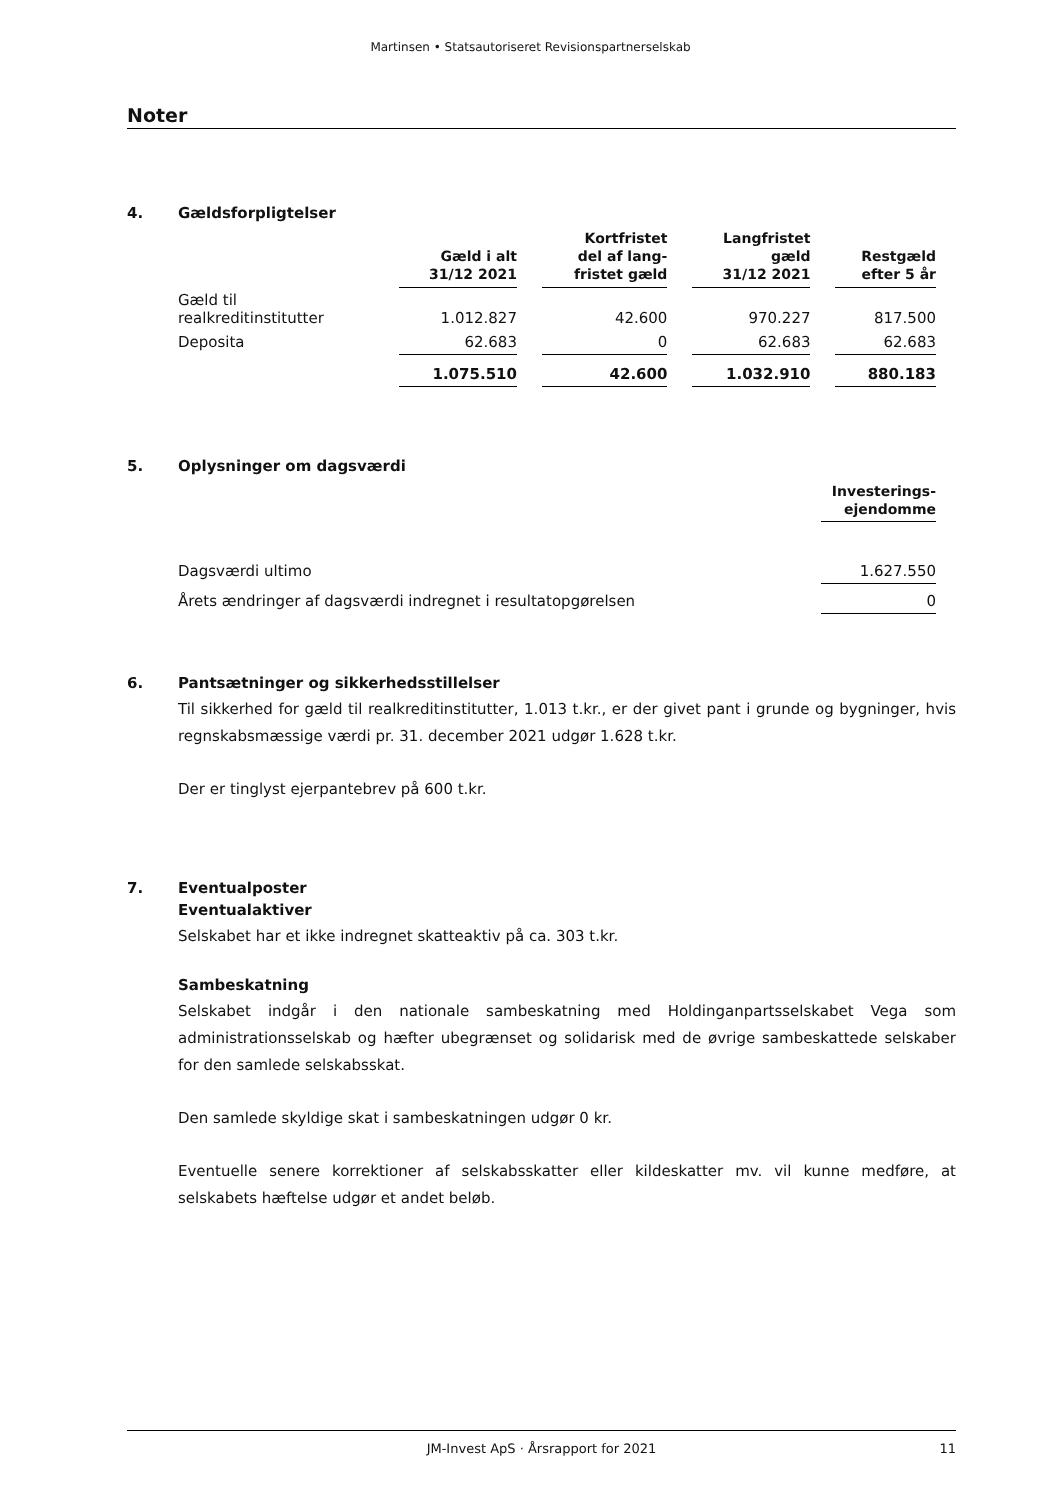Martinsen • Statsautoriseret Revisionspartnerselskab
Noter
4. Gældsforpligtelser
| | Gæld i alt 31/12 2021 | Kortfristet del af lang- fristet gæld | Langfristet gæld 31/12 2021 | Restgæld efter 5 år |
| --- | --- | --- | --- | --- |
| Gæld til realkreditinstitutter | 1.012.827 | 42.600 | 970.227 | 817.500 |
| Deposita | 62.683 | 0 | 62.683 | 62.683 |
| | 1.075.510 | 42.600 | 1.032.910 | 880.183 |
5. Oplysninger om dagsværdi
| | Investerings- ejendomme |
| --- | --- |
| Dagsværdi ultimo | 1.627.550 |
| Årets ændringer af dagsværdi indregnet i resultatopgørelsen | 0 |
6. Pantsætninger og sikkerhedsstillelser
Til sikkerhed for gæld til realkreditinstitutter, 1.013 t.kr., er der givet pant i grunde og bygninger, hvis regnskabsmæssige værdi pr. 31. december 2021 udgør 1.628 t.kr.
Der er tinglyst ejerpantebrev på 600 t.kr.
7. Eventualposter
Eventualaktiver
Selskabet har et ikke indregnet skatteaktiv på ca. 303 t.kr.
Sambeskatning
Selskabet indgår i den nationale sambeskatning med Holdinganpartsselskabet Vega som administrationsselskab og hæfter ubegrænset og solidarisk med de øvrige sambeskattede selskaber for den samlede selskabsskat.
Den samlede skyldige skat i sambeskatningen udgør 0 kr.
Eventuelle senere korrektioner af selskabsskatter eller kildeskatter mv. vil kunne medføre, at selskabets hæftelse udgør et andet beløb.
JM-Invest ApS · Årsrapport for 2021 11